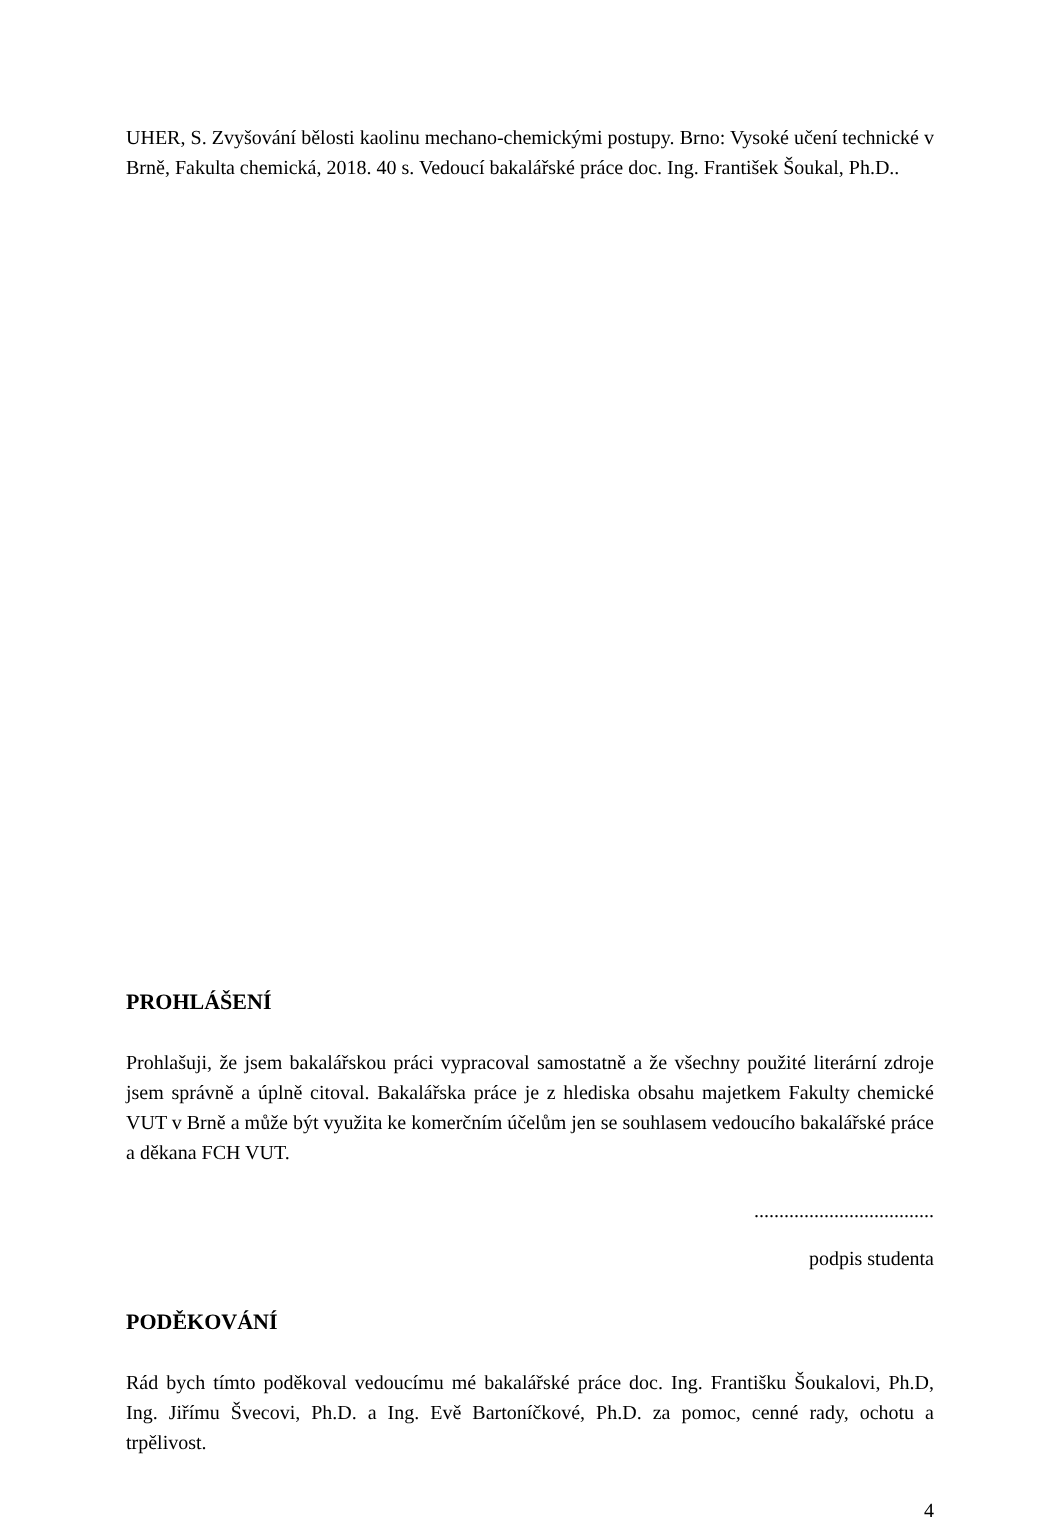UHER, S. Zvyšování bělosti kaolinu mechano-chemickými postupy. Brno: Vysoké učení technické v Brně, Fakulta chemická, 2018. 40 s. Vedoucí bakalářské práce doc. Ing. František Šoukal, Ph.D..
PROHLÁŠENÍ
Prohlašuji, že jsem bakalářskou práci vypracoval samostatně a že všechny použité literární zdroje jsem správně a úplně citoval. Bakalářska práce je z hlediska obsahu majetkem Fakulty chemické VUT v Brně a může být využita ke komerčním účelům jen se souhlasem vedoucího bakalářské práce a děkana FCH VUT.
....................................
podpis studenta
PODĚKOVÁNÍ
Rád bych tímto poděkoval vedoucímu mé bakalářské práce doc. Ing. Františku Šoukalovi, Ph.D, Ing. Jiřímu Švecovi, Ph.D. a Ing. Evě Bartoníčkové, Ph.D. za pomoc, cenné rady, ochotu a trpělivost.
4